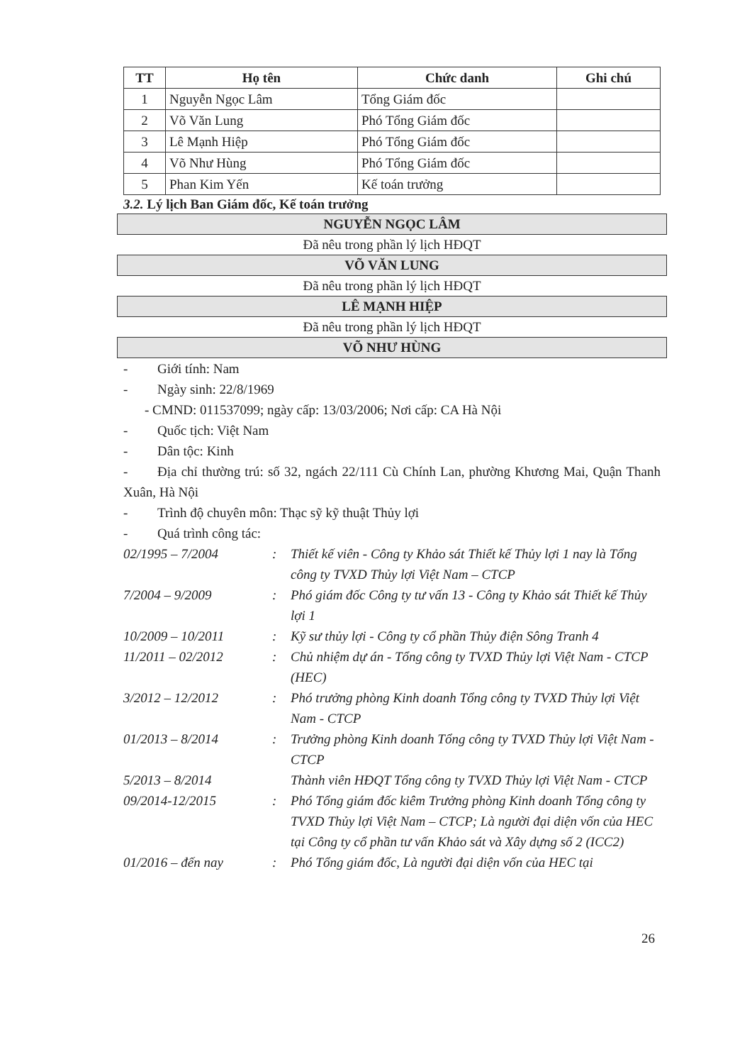| TT | Họ tên | Chức danh | Ghi chú |
| --- | --- | --- | --- |
| 1 | Nguyễn Ngọc Lâm | Tổng Giám đốc | |
| 2 | Võ Văn Lung | Phó Tổng Giám đốc | |
| 3 | Lê Mạnh Hiệp | Phó Tổng Giám đốc | |
| 4 | Võ Như Hùng | Phó Tổng Giám đốc | |
| 5 | Phan Kim Yến | Kế toán trưởng | |
3.2. Lý lịch Ban Giám đốc, Kế toán trưởng
NGUYỄN NGỌC LÂM
Đã nêu trong phần lý lịch HĐQT
VÕ VĂN LUNG
Đã nêu trong phần lý lịch HĐQT
LÊ MẠNH HIỆP
Đã nêu trong phần lý lịch HĐQT
VÕ NHƯ HÙNG
- Giới tính: Nam
- Ngày sinh: 22/8/1969
- CMND: 011537099; ngày cấp: 13/03/2006; Nơi cấp: CA Hà Nội
- Quốc tịch: Việt Nam
- Dân tộc: Kinh
- Địa chỉ thường trú: số 32, ngách 22/111 Cù Chính Lan, phường Khương Mai, Quận Thanh Xuân, Hà Nội
- Trình độ chuyên môn: Thạc sỹ kỹ thuật Thủy lợi
- Quá trình công tác:
| 02/1995 – 7/2004 | : | Thiết kế viên - Công ty Khảo sát Thiết kế Thủy lợi 1 nay là Tổng công ty TVXD Thủy lợi Việt Nam – CTCP |
| 7/2004 – 9/2009 | : | Phó giám đốc Công ty tư vấn 13 - Công ty Khảo sát Thiết kế Thủy lợi 1 |
| 10/2009 – 10/2011 | : | Kỹ sư thủy lợi - Công ty cổ phần Thủy điện Sông Tranh 4 |
| 11/2011 – 02/2012 | : | Chủ nhiệm dự án - Tổng công ty TVXD Thủy lợi Việt Nam - CTCP (HEC) |
| 3/2012 – 12/2012 | : | Phó trưởng phòng Kinh doanh Tổng công ty TVXD Thủy lợi Việt Nam - CTCP |
| 01/2013 – 8/2014 | : | Trưởng phòng Kinh doanh Tổng công ty TVXD Thủy lợi Việt Nam - CTCP |
| 5/2013 – 8/2014 | | Thành viên HĐQT Tổng công ty TVXD Thủy lợi Việt Nam - CTCP |
| 09/2014-12/2015 | : | Phó Tổng giám đốc kiêm Trưởng phòng Kinh doanh Tổng công ty TVXD Thủy lợi Việt Nam – CTCP; Là người đại diện vốn của HEC tại Công ty cổ phần tư vấn Khảo sát và Xây dựng số 2 (ICC2) |
| 01/2016 – đến nay | : | Phó Tổng giám đốc, Là người đại diện vốn của HEC tại |
26